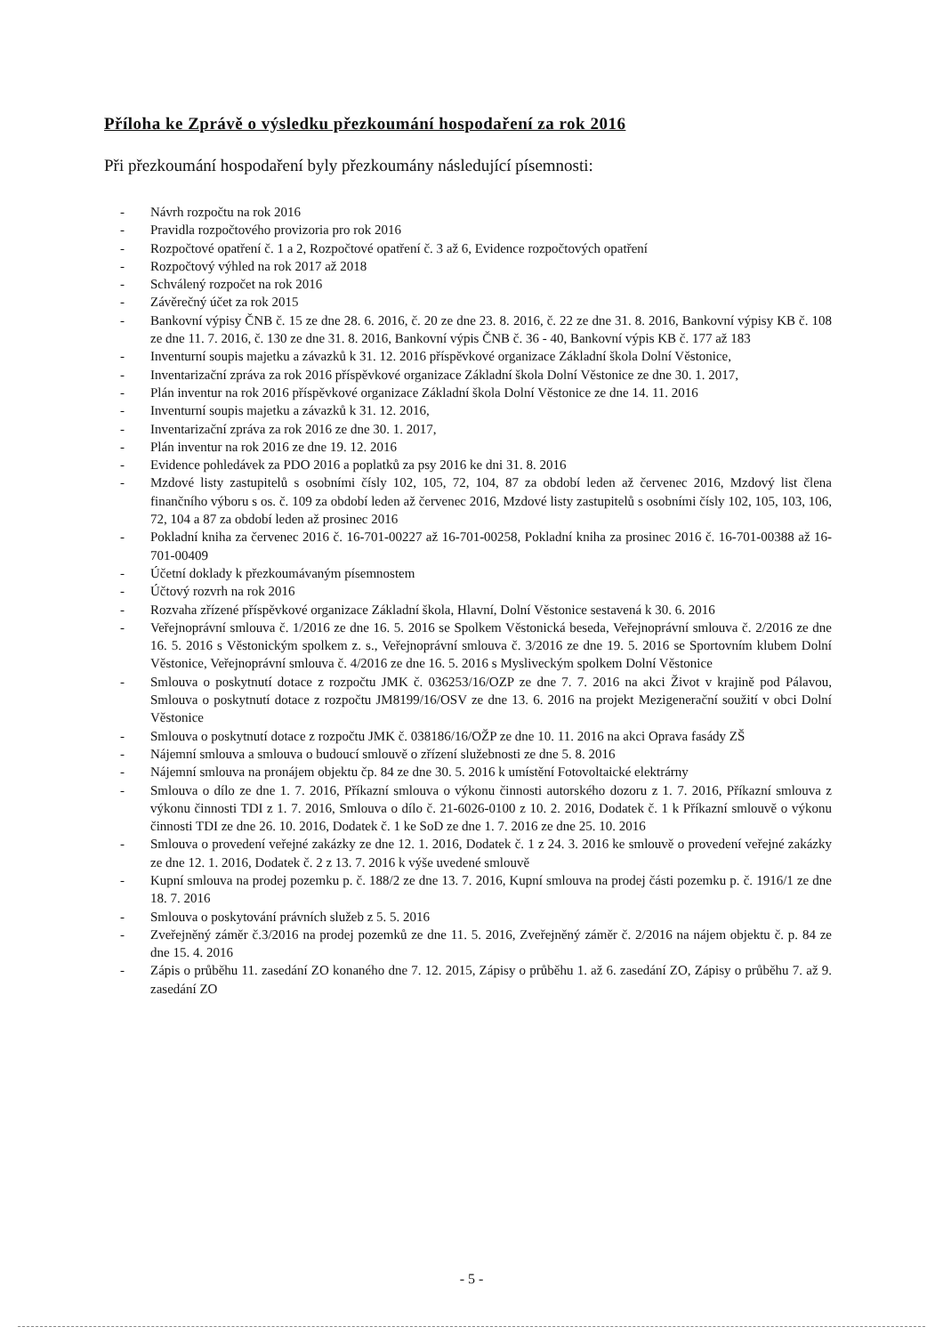Příloha ke Zprávě o výsledku přezkoumání hospodaření za rok 2016
Při přezkoumání hospodaření byly přezkoumány následující písemnosti:
- Návrh rozpočtu na rok 2016
- Pravidla rozpočtového provizoria pro rok 2016
- Rozpočtové opatření č. 1 a 2, Rozpočtové opatření č. 3 až 6, Evidence rozpočtových opatření
- Rozpočtový výhled na rok 2017 až 2018
- Schválený rozpočet na rok 2016
- Závěrečný účet za rok 2015
- Bankovní výpisy ČNB č. 15 ze dne 28. 6. 2016, č. 20 ze dne 23. 8. 2016, č. 22 ze dne 31. 8. 2016, Bankovní výpisy KB č. 108 ze dne 11. 7. 2016, č. 130 ze dne 31. 8. 2016, Bankovní výpis ČNB č. 36 - 40, Bankovní výpis KB č. 177 až 183
- Inventurní soupis majetku a závazků k 31. 12. 2016 příspěvkové organizace Základní škola Dolní Věstonice,
- Inventarizační zpráva za rok 2016 příspěvkové organizace Základní škola Dolní Věstonice ze dne 30. 1. 2017,
- Plán inventur na rok 2016 příspěvkové organizace Základní škola Dolní Věstonice ze dne 14. 11. 2016
- Inventurní soupis majetku a závazků k 31. 12. 2016,
- Inventarizační zpráva za rok 2016 ze dne 30. 1. 2017,
- Plán inventur na rok 2016 ze dne 19. 12. 2016
- Evidence pohledávek za PDO 2016 a poplatků za psy 2016 ke dni 31. 8. 2016
- Mzdové listy zastupitelů s osobními čísly 102, 105, 72, 104, 87 za období leden až červenec 2016, Mzdový list člena finančního výboru s os. č. 109 za období leden až červenec 2016, Mzdové listy zastupitelů s osobními čísly 102, 105, 103, 106, 72, 104 a 87 za období leden až prosinec 2016
- Pokladní kniha za červenec 2016 č. 16-701-00227 až 16-701-00258, Pokladní kniha za prosinec 2016 č. 16-701-00388 až 16-701-00409
- Účetní doklady k přezkoumávaným písemnostem
- Účtový rozvrh na rok 2016
- Rozvaha zřízené příspěvkové organizace Základní škola, Hlavní, Dolní Věstonice sestavená k 30. 6. 2016
- Veřejnoprávní smlouva č. 1/2016 ze dne 16. 5. 2016 se Spolkem Věstonická beseda, Veřejnoprávní smlouva č. 2/2016 ze dne 16. 5. 2016 s Věstonickým spolkem z. s., Veřejnoprávní smlouva č. 3/2016 ze dne 19. 5. 2016 se Sportovním klubem Dolní Věstonice, Veřejnoprávní smlouva č. 4/2016 ze dne 16. 5. 2016 s Mysliveckým spolkem Dolní Věstonice
- Smlouva o poskytnutí dotace z rozpočtu JMK č. 036253/16/OZP ze dne 7. 7. 2016 na akci Život v krajině pod Pálavou, Smlouva o poskytnutí dotace z rozpočtu JM8199/16/OSV ze dne 13. 6. 2016 na projekt Mezigenerační soužití v obci Dolní Věstonice
- Smlouva o poskytnutí dotace z rozpočtu JMK č. 038186/16/OŽP ze dne 10. 11. 2016 na akci Oprava fasády ZŠ
- Nájemní smlouva a smlouva o budoucí smlouvě o zřízení služebnosti ze dne 5. 8. 2016
- Nájemní smlouva na pronájem objektu čp. 84 ze dne 30. 5. 2016 k umístění Fotovoltaické elektrárny
- Smlouva o dílo ze dne 1. 7. 2016, Příkazní smlouva o výkonu činnosti autorského dozoru z 1. 7. 2016, Příkazní smlouva z výkonu činnosti TDI z 1. 7. 2016, Smlouva o dílo č. 21-6026-0100 z 10. 2. 2016, Dodatek č. 1 k Příkazní smlouvě o výkonu činnosti TDI ze dne 26. 10. 2016, Dodatek č. 1 ke SoD ze dne 1. 7. 2016 ze dne 25. 10. 2016
- Smlouva o provedení veřejné zakázky ze dne 12. 1. 2016, Dodatek č. 1 z 24. 3. 2016 ke smlouvě o provedení veřejné zakázky ze dne 12. 1. 2016, Dodatek č. 2 z 13. 7. 2016 k výše uvedené smlouvě
- Kupní smlouva na prodej pozemku p. č. 188/2 ze dne 13. 7. 2016, Kupní smlouva na prodej části pozemku p. č. 1916/1 ze dne 18. 7. 2016
- Smlouva o poskytování právních služeb z 5. 5. 2016
- Zveřejněný záměr č.3/2016 na prodej pozemků ze dne 11. 5. 2016, Zveřejněný záměr č. 2/2016 na nájem objektu č. p. 84 ze dne 15. 4. 2016
- Zápis o průběhu 11. zasedání ZO konaného dne 7. 12. 2015, Zápisy o průběhu 1. až 6. zasedání ZO, Zápisy o průběhu 7. až 9. zasedání ZO
- 5 -